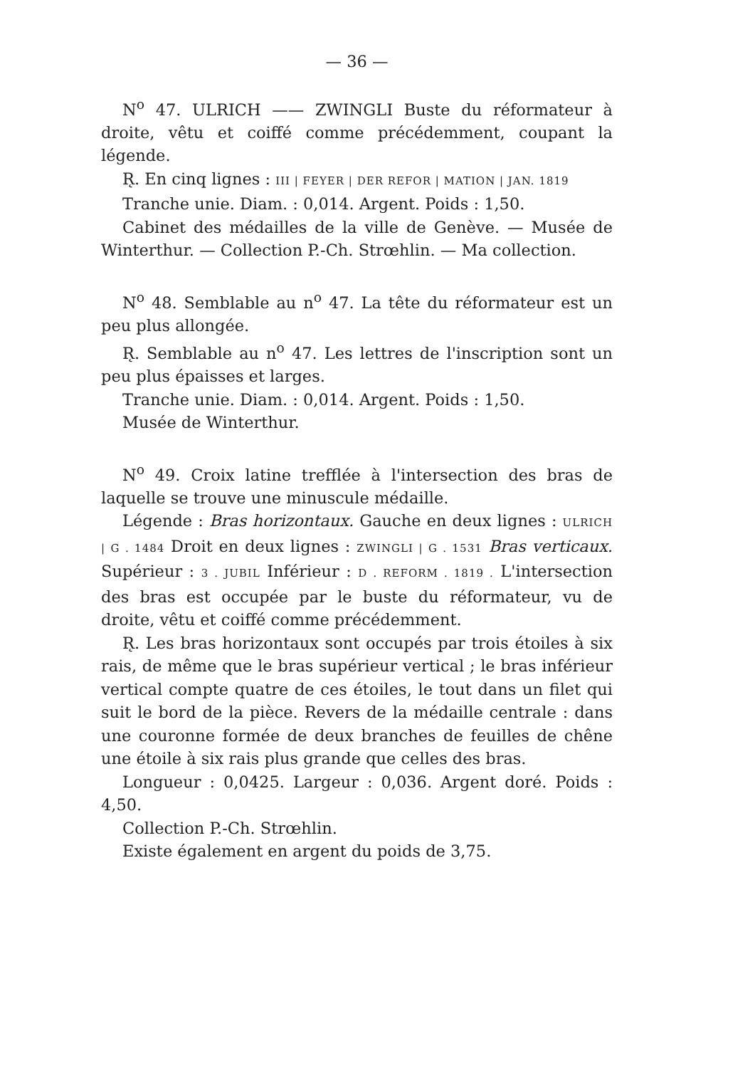— 36 —
N<sup>o</sup> 47. ULRICH —— ZWINGLI Buste du réformateur à droite, vêtu et coiffé comme précédemment, coupant la légende.
R̨. En cinq lignes : III | FEYER | DER REFOR | MATION | JAN. 1819
Tranche unie. Diam. : 0,014. Argent. Poids : 1,50.
Cabinet des médailles de la ville de Genève. — Musée de Winterthur. — Collection P.-Ch. Strœhlin. — Ma collection.
N<sup>o</sup> 48. Semblable au n<sup>o</sup> 47. La tête du réformateur est un peu plus allongée.
R̨. Semblable au n<sup>o</sup> 47. Les lettres de l'inscription sont un peu plus épaisses et larges.
Tranche unie. Diam. : 0,014. Argent. Poids : 1,50.
Musée de Winterthur.
N<sup>o</sup> 49. Croix latine trefflée à l'intersection des bras de laquelle se trouve une minuscule médaille.
Légende : Bras horizontaux. Gauche en deux lignes : ULRICH | G . 1484 Droit en deux lignes : ZWINGLI | G . 1531 Bras verticaux. Supérieur : 3 . JUBIL Inférieur : D . REFORM . 1819 . L'intersection des bras est occupée par le buste du réformateur, vu de droite, vêtu et coiffé comme précédemment.
R̨. Les bras horizontaux sont occupés par trois étoiles à six rais, de même que le bras supérieur vertical ; le bras inférieur vertical compte quatre de ces étoiles, le tout dans un filet qui suit le bord de la pièce. Revers de la médaille centrale : dans une couronne formée de deux branches de feuilles de chêne une étoile à six rais plus grande que celles des bras.
Longueur : 0,0425. Largeur : 0,036. Argent doré. Poids : 4,50.
Collection P.-Ch. Strœhlin.
Existe également en argent du poids de 3,75.